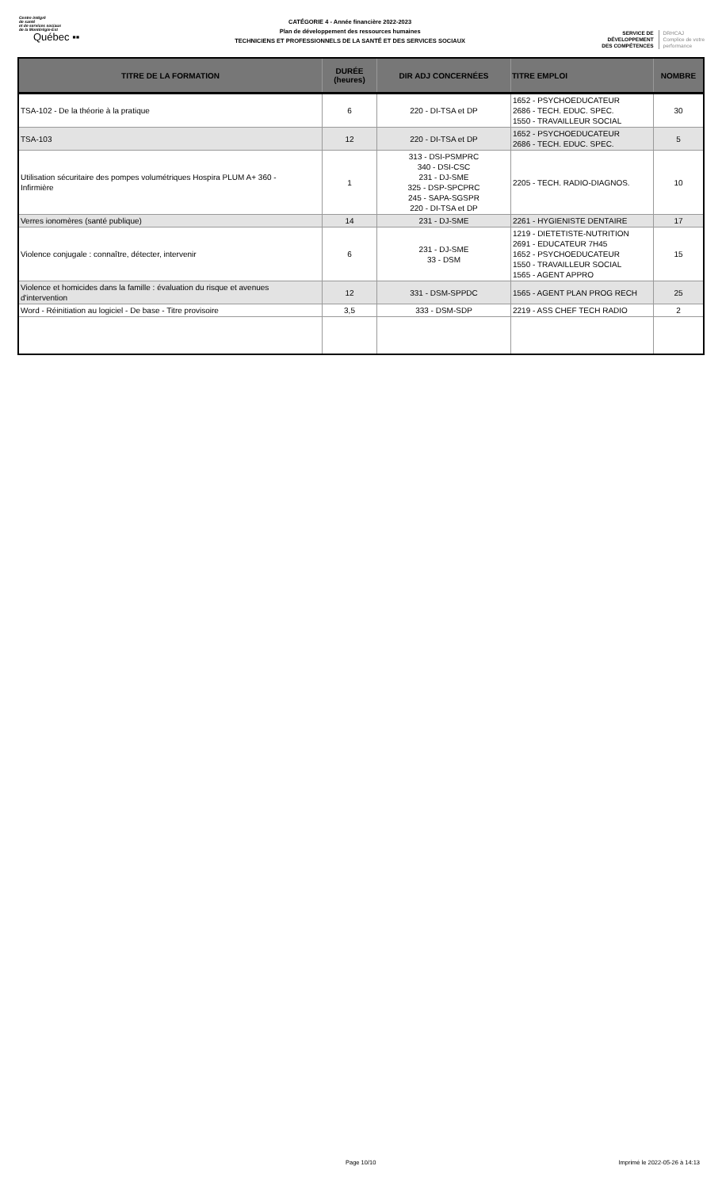Centre intégré
de santé
et de services sociaux
de la Montérégie-Est
Québec ▪▪
CATÉGORIE 4 - Année financière 2022-2023
Plan de développement des ressources humaines
TECHNICIENS ET PROFESSIONNELS DE LA SANTÉ ET DES SERVICES SOCIAUX
SERVICE DE
DÉVELOPPEMENT
DES COMPÉTENCES
DRHCAJ
Complice de votre
performance
| TITRE DE LA FORMATION | DURÉE (heures) | DIR ADJ CONCERNÉES | TITRE EMPLOI | NOMBRE |
| --- | --- | --- | --- | --- |
| TSA-102 - De la théorie à la pratique | 6 | 220 - DI-TSA et DP | 1652 - PSYCHOEDUCATEUR 2686 - TECH. EDUC. SPEC. 1550 - TRAVAILLEUR SOCIAL | 30 |
| TSA-103 | 12 | 220 - DI-TSA et DP | 1652 - PSYCHOEDUCATEUR 2686 - TECH. EDUC. SPEC. | 5 |
| Utilisation sécuritaire des pompes volumétriques Hospira PLUM A+ 360 - Infirmière | 1 | 313 - DSI-PSMPRC 340 - DSI-CSC 231 - DJ-SME 325 - DSP-SPCPRC 245 - SAPA-SGSPR 220 - DI-TSA et DP | 2205 - TECH. RADIO-DIAGNOS. | 10 |
| Verres ionomères (santé publique) | 14 | 231 - DJ-SME | 2261 - HYGIENISTE DENTAIRE | 17 |
| Violence conjugale : connaître, détecter, intervenir | 6 | 231 - DJ-SME 33 - DSM | 1219 - DIETETISTE-NUTRITION 2691 - EDUCATEUR 7H45 1652 - PSYCHOEDUCATEUR 1550 - TRAVAILLEUR SOCIAL 1565 - AGENT APPRO | 15 |
| Violence et homicides dans la famille : évaluation du risque et avenues d'intervention | 12 | 331 - DSM-SPPDC | 1565 - AGENT PLAN PROG RECH | 25 |
| Word - Réinitiation au logiciel - De base - Titre provisoire | 3,5 | 333 - DSM-SDP | 2219 - ASS CHEF TECH RADIO | 2 |
Page 10/10 Imprimé le 2022-05-26 à 14:13